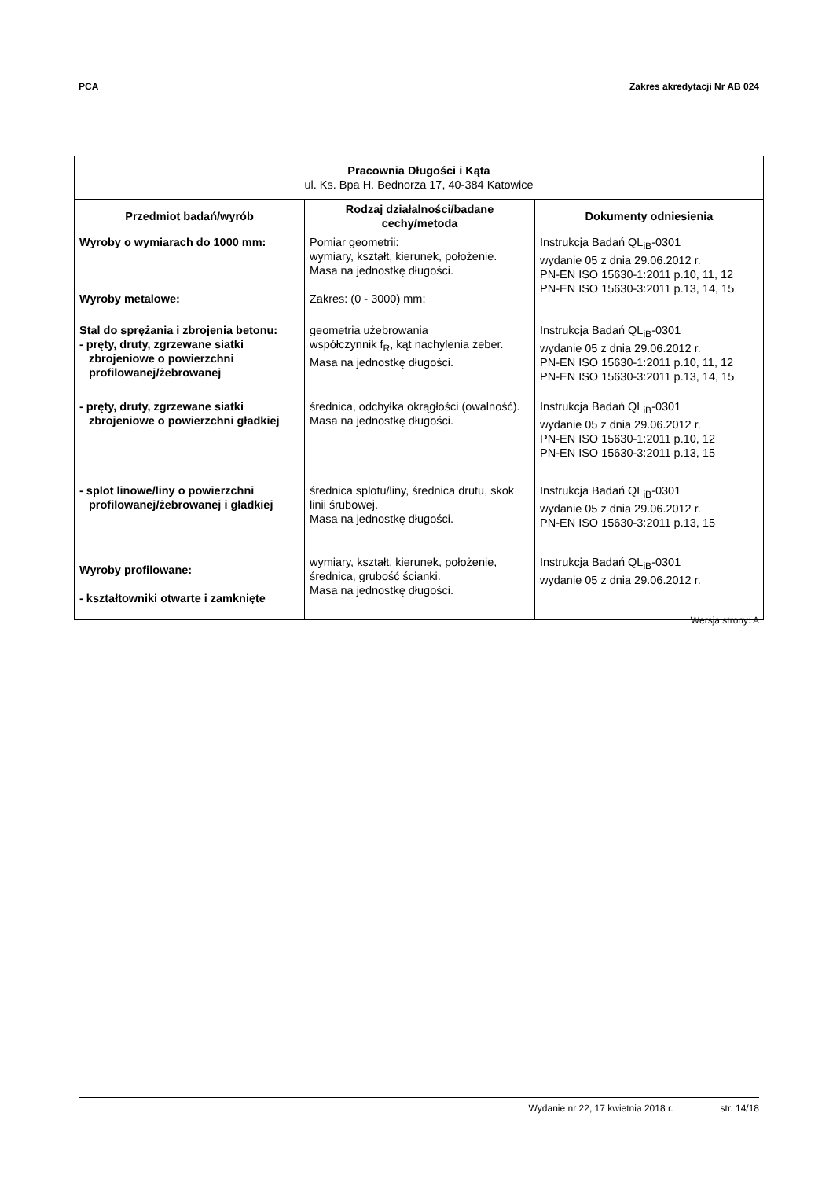PCA Zakres akredytacji Nr AB 024
| Pracownia Długości i Kąta ul. Ks. Bpa H. Bednorza 17, 40-384 Katowice | | |
| --- | --- | --- |
| Przedmiot badań/wyrób | Rodzaj działalności/badane cechy/metoda | Dokumenty odniesienia |
| Wyroby o wymiarach do 1000 mm: Wyroby metalowe: | Pomiar geometrii: wymiary, kształt, kierunek, położenie. Masa na jednostkę długości. Zakres: (0 - 3000) mm: | Instrukcja Badań QL<sub>iB</sub>-0301 wydanie 05 z dnia 29.06.2012 r. PN-EN ISO 15630-1:2011 p.10, 11, 12 PN-EN ISO 15630-3:2011 p.13, 14, 15 |
| Stal do sprężania i zbrojenia betonu: - pręty, druty, zgrzewane siatki zbrojeniowe o powierzchni profilowanej/żebrowanej | geometria użebrowania współczynnik f<sub>R</sub>, kąt nachylenia żeber. Masa na jednostkę długości. | Instrukcja Badań QL<sub>iB</sub>-0301 wydanie 05 z dnia 29.06.2012 r. PN-EN ISO 15630-1:2011 p.10, 11, 12 PN-EN ISO 15630-3:2011 p.13, 14, 15 |
| - pręty, druty, zgrzewane siatki zbrojeniowe o powierzchni gładkiej | średnica, odchyłka okrągłości (owalność). Masa na jednostkę długości. | Instrukcja Badań QL<sub>iB</sub>-0301 wydanie 05 z dnia 29.06.2012 r. PN-EN ISO 15630-1:2011 p.10, 12 PN-EN ISO 15630-3:2011 p.13, 15 |
| - splot linowe/liny o powierzchni profilowanej/żebrowanej i gładkiej | średnica splotu/liny, średnica drutu, skok linii śrubowej. Masa na jednostkę długości. | Instrukcja Badań QL<sub>iB</sub>-0301 wydanie 05 z dnia 29.06.2012 r. PN-EN ISO 15630-3:2011 p.13, 15 |
| Wyroby profilowane: - kształtowniki otwarte i zamknięte | wymiary, kształt, kierunek, położenie, średnica, grubość ścianki. Masa na jednostkę długości. | Instrukcja Badań QL<sub>iB</sub>-0301 wydanie 05 z dnia 29.06.2012 r. |
Wersja strony: A
Wydanie nr 22, 17 kwietnia 2018 r. str. 14/18